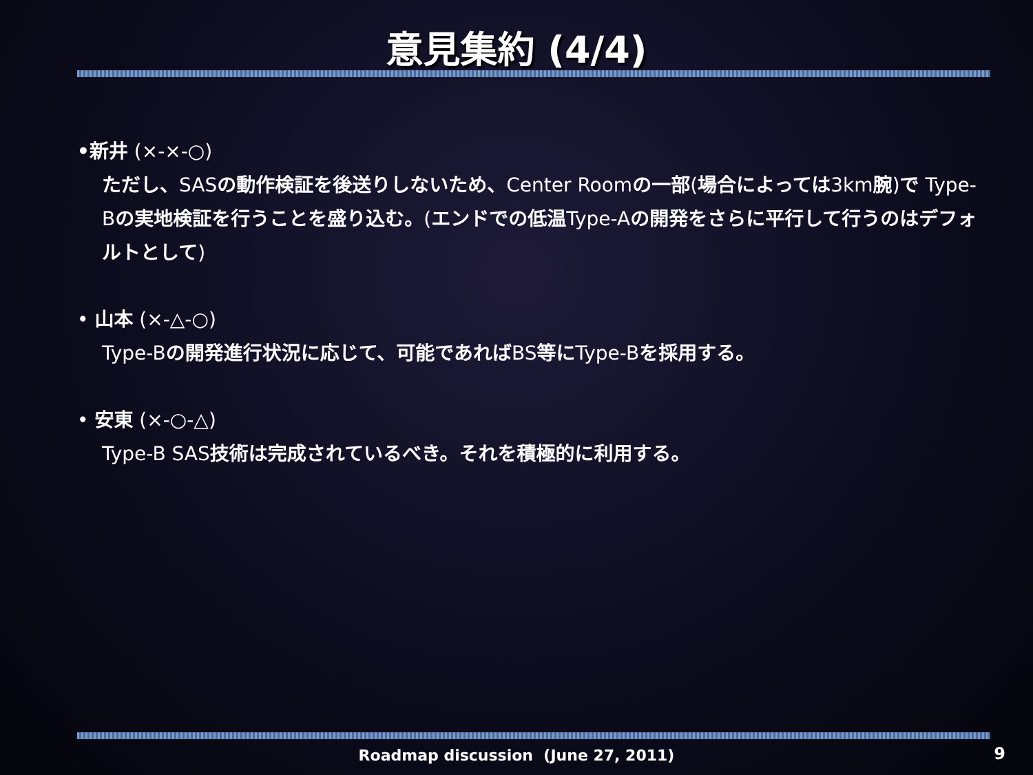意見集約 (4/4)
•新井 (×-×-○)
ただし、SASの動作検証を後送りしないため、Center Roomの一部(場合によっては3km腕)で Type-Bの実地検証を行うことを盛り込む。(エンドでの低温Type-Aの開発をさらに平行して行うのはデフォルトとして)
• 山本 (×-△-○)
Type-Bの開発進行状況に応じて、可能であればBS等にType-Bを採用する。
• 安東 (×-○-△)
Type-B SAS技術は完成されているべき。それを積極的に利用する。
Roadmap discussion (June 27, 2011) 9